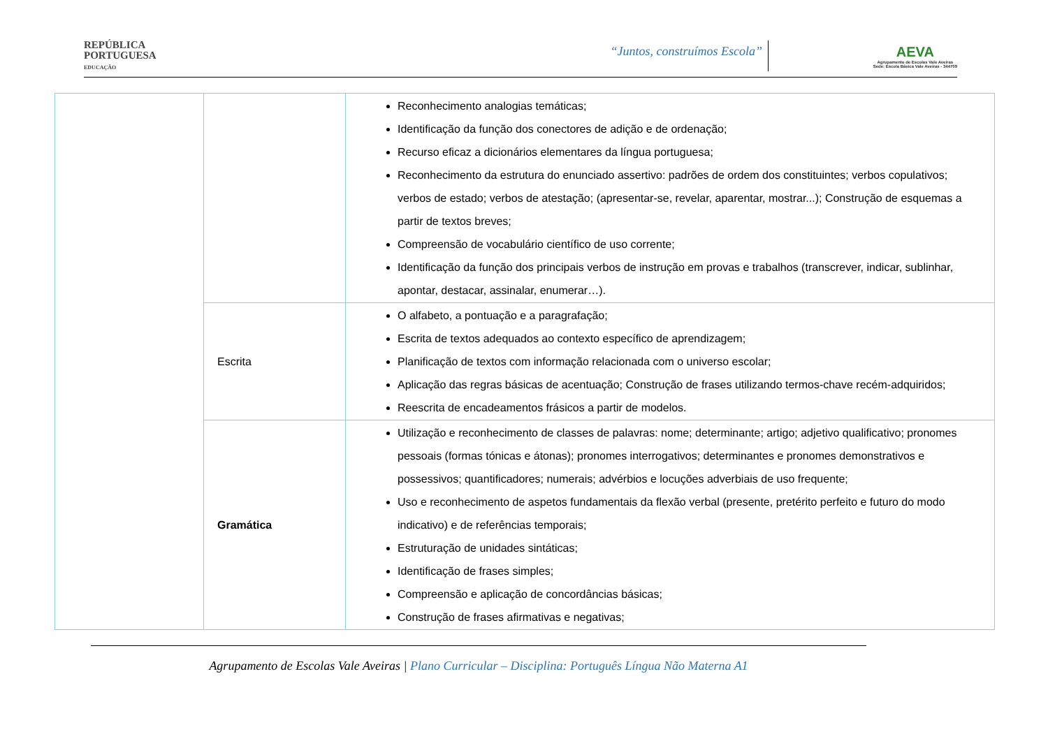REPÚBLICA
PORTUGUESA
EDUCAÇÃO
“Juntos, construímos Escola”
AEVA
Agrupamento de Escolas Vale Aveiras
Sede: Escola Básica Vale Aveiras - 344709
| | | Reconhecimento analogias temáticas; Identificação da função dos conectores de adição e de ordenação; Recurso eficaz a dicionários elementares da língua portuguesa; Reconhecimento da estrutura do enunciado assertivo: padrões de ordem dos constituintes; verbos copulativos; verbos de estado; verbos de atestação; (apresentar-se, revelar, aparentar, mostrar...); Construção de esquemas a partir de textos breves; Compreensão de vocabulário científico de uso corrente; Identificação da função dos principais verbos de instrução em provas e trabalhos (transcrever, indicar, sublinhar, apontar, destacar, assinalar, enumerar…). |
| | Escrita | O alfabeto, a pontuação e a paragrafação; Escrita de textos adequados ao contexto específico de aprendizagem; Planificação de textos com informação relacionada com o universo escolar; Aplicação das regras básicas de acentuação; Construção de frases utilizando termos-chave recém-adquiridos; Reescrita de encadeamentos frásicos a partir de modelos. |
| | Gramática | Utilização e reconhecimento de classes de palavras: nome; determinante; artigo; adjetivo qualificativo; pronomes pessoais (formas tónicas e átonas); pronomes interrogativos; determinantes e pronomes demonstrativos e possessivos; quantificadores; numerais; advérbios e locuções adverbiais de uso frequente; Uso e reconhecimento de aspetos fundamentais da flexão verbal (presente, pretérito perfeito e futuro do modo indicativo) e de referências temporais; Estruturação de unidades sintáticas; Identificação de frases simples; Compreensão e aplicação de concordâncias básicas; Construção de frases afirmativas e negativas; |
Agrupamento de Escolas Vale Aveiras | Plano Curricular – Disciplina: Português Língua Não Materna A1